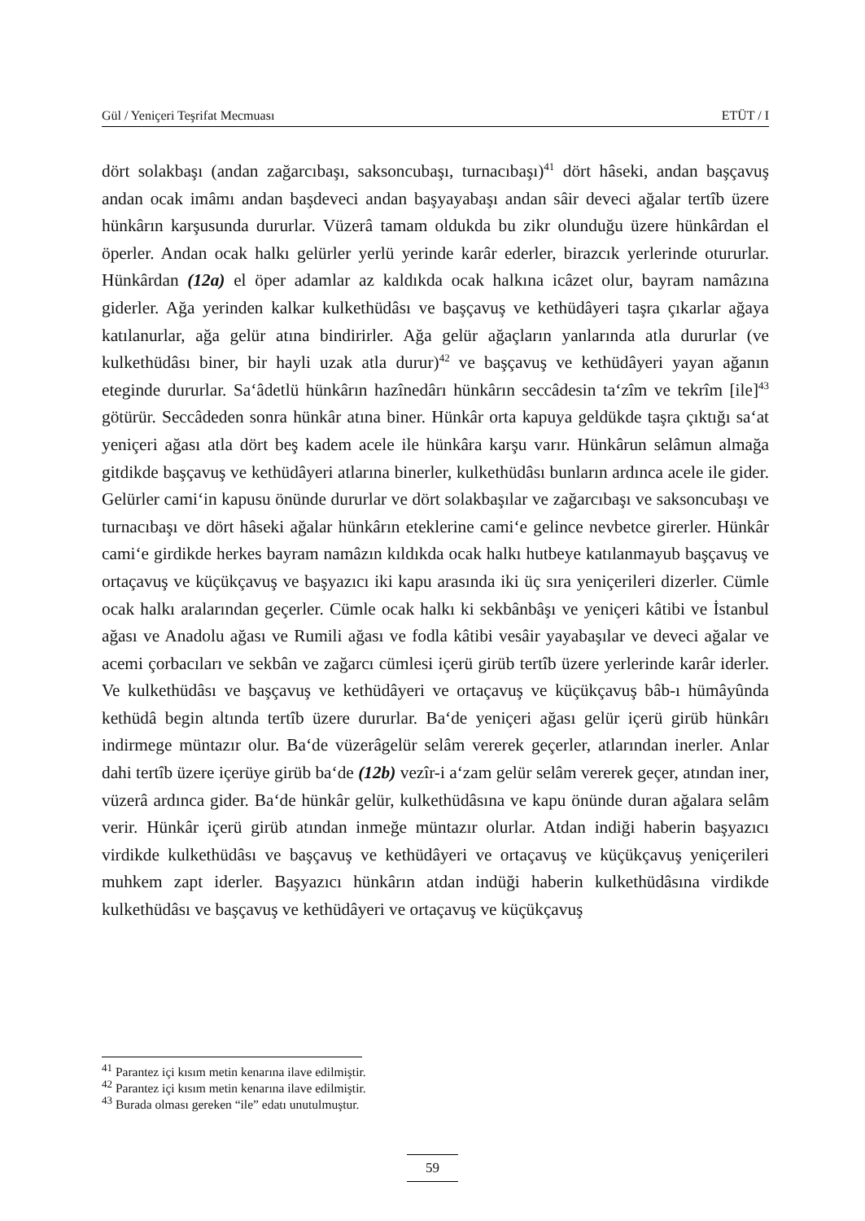Gül / Yeniçeri Teşrifat Mecmuası ETÜT / I
dört solakbaşı (andan zağarcıbaşı, saksoncubaşı, turnacıbaşı)<sup>41</sup> dört hâseki, andan başçavuş andan ocak imâmı andan başdeveci andan başyayabaşı andan sâir deveci ağalar tertîb üzere hünkârın karşusunda dururlar. Vüzerâ tamam oldukda bu zikr olunduğu üzere hünkârdan el öperler. Andan ocak halkı gelürler yerlü yerinde karâr ederler, birazcık yerlerinde otururlar. Hünkârdan (12a) el öper adamlar az kaldıkda ocak halkına icâzet olur, bayram namâzına giderler. Ağa yerinden kalkar kulkethüdâsı ve başçavuş ve kethüdâyeri taşra çıkarlar ağaya katılanurlar, ağa gelür atına bindirirler. Ağa gelür ağaçların yanlarında atla dururlar (ve kulkethüdâsı biner, bir hayli uzak atla durur)<sup>42</sup> ve başçavuş ve kethüdâyeri yayan ağanın eteginde dururlar. Sa‘âdetlü hünkârın hazînedârı hünkârın seccâdesin ta‘zîm ve tekrîm [ile]<sup>43</sup> götürür. Seccâdeden sonra hünkâr atına biner. Hünkâr orta kapuya geldükde taşra çıktığı sa‘at yeniçeri ağası atla dört beş kadem acele ile hünkâra karşu varır. Hünkârun selâmun almağa gitdikde başçavuş ve kethüdâyeri atlarına binerler, kulkethüdâsı bunların ardınca acele ile gider. Gelürler cami‘in kapusu önünde dururlar ve dört solakbaşılar ve zağarcıbaşı ve saksoncubaşı ve turnacıbaşı ve dört hâseki ağalar hünkârın eteklerine cami‘e gelince nevbetce girerler. Hünkâr cami‘e girdikde herkes bayram namâzın kıldıkda ocak halkı hutbeye katılanmayub başçavuş ve ortaçavuş ve küçükçavuş ve başyazıcı iki kapu arasında iki üç sıra yeniçerileri dizerler. Cümle ocak halkı aralarından geçerler. Cümle ocak halkı ki sekbânbâşı ve yeniçeri kâtibi ve İstanbul ağası ve Anadolu ağası ve Rumili ağası ve fodla kâtibi vesâir yayabaşılar ve deveci ağalar ve acemi çorbacıları ve sekbân ve zağarcı cümlesi içerü girüb tertîb üzere yerlerinde karâr iderler. Ve kulkethüdâsı ve başçavuş ve kethüdâyeri ve ortaçavuş ve küçükçavuş bâb-ı hümâyûnda kethüdâ begin altında tertîb üzere dururlar. Ba‘de yeniçeri ağası gelür içerü girüb hünkârı indirmege müntazır olur. Ba‘de vüzerâgelür selâm vererek geçerler, atlarından inerler. Anlar dahi tertîb üzere içerüye girüb ba‘de (12b) vezîr-i a‘zam gelür selâm vererek geçer, atından iner, vüzerâ ardınca gider. Ba‘de hünkâr gelür, kulkethüdâsına ve kapu önünde duran ağalara selâm verir. Hünkâr içerü girüb atından inmeğe müntazır olurlar. Atdan indiği haberin başyazıcı virdikde kulkethüdâsı ve başçavuş ve kethüdâyeri ve ortaçavuş ve küçükçavuş yeniçerileri muhkem zapt iderler. Başyazıcı hünkârın atdan indüği haberin kulkethüdâsına virdikde kulkethüdâsı ve başçavuş ve kethüdâyeri ve ortaçavuş ve küçükçavuş
<sup>41</sup> Parantez içi kısım metin kenarına ilave edilmiştir.
<sup>42</sup> Parantez içi kısım metin kenarına ilave edilmiştir.
<sup>43</sup> Burada olması gereken “ile” edatı unutulmuştur.
59